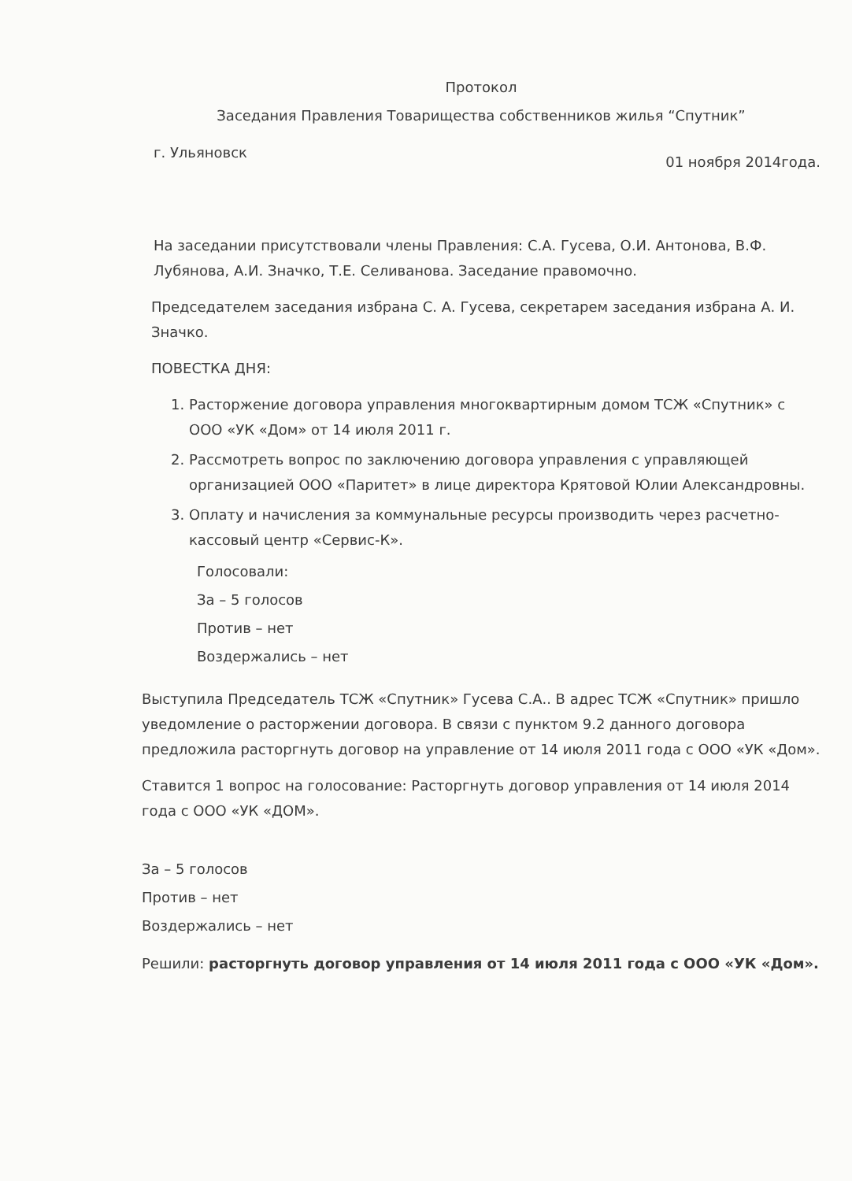Протокол
Заседания Правления Товарищества собственников жилья “Спутник”
г. Ульяновск 01 ноября 2014года.
На заседании присутствовали члены Правления: С.А. Гусева, О.И. Антонова, В.Ф. Лубянова, А.И. Значко, Т.Е. Селиванова. Заседание правомочно.
Председателем заседания избрана С. А. Гусева, секретарем заседания избрана А. И. Значко.
ПОВЕСТКА ДНЯ:
1. Расторжение договора управления многоквартирным домом ТСЖ «Спутник» с ООО «УК «Дом» от 14 июля 2011 г.
2. Рассмотреть вопрос по заключению договора управления с управляющей организацией ООО «Паритет» в лице директора Крятовой Юлии Александровны.
3. Оплату и начисления за коммунальные ресурсы производить через расчетно-кассовый центр «Сервис-К».
Голосовали:
За – 5 голосов
Против – нет
Воздержались – нет
Выступила Председатель ТСЖ «Спутник» Гусева С.А.. В адрес ТСЖ «Спутник» пришло уведомление о расторжении договора. В связи с пунктом 9.2 данного договора предложила расторгнуть договор на управление от 14 июля 2011 года с ООО «УК «Дом».
Ставится 1 вопрос на голосование: Расторгнуть договор управления от 14 июля 2014 года с ООО «УК «ДОМ».
За – 5 голосов
Против – нет
Воздержались – нет
Решили: расторгнуть договор управления от 14 июля 2011 года с ООО «УК «Дом».